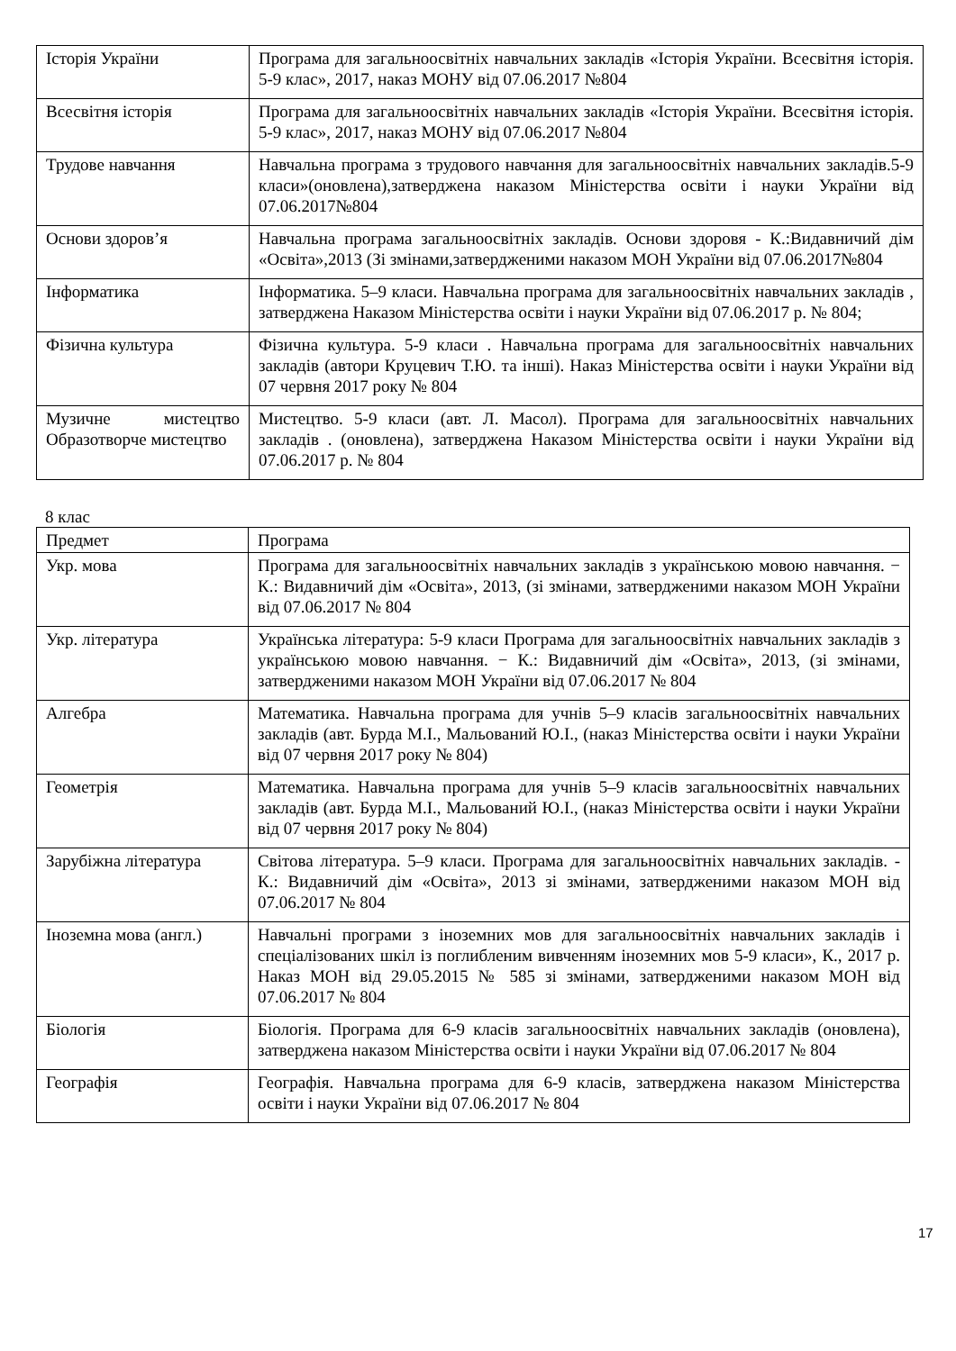| Історія України | Програма для загальноосвітніх навчальних закладів «Історія України. Всесвітня історія. 5-9 клас», 2017, наказ МОНУ від 07.06.2017 №804 |
| Всесвітня історія | Програма для загальноосвітніх навчальних закладів «Історія України. Всесвітня історія. 5-9 клас», 2017, наказ МОНУ від 07.06.2017 №804 |
| Трудове навчання | Навчальна програма з трудового навчання для загальноосвітніх навчальних закладів.5-9 класи»(оновлена),затверджена наказом Міністерства освіти і науки України від 07.06.2017№804 |
| Основи здоров’я | Навчальна програма загальноосвітніх закладів. Основи здоровя - К.:Видавничий дім «Освіта»,2013 (Зі змінами,затвердженими наказом МОН України від 07.06.2017№804 |
| Інформатика | Інформатика. 5–9 класи. Навчальна програма для загальноосвітніх навчальних закладів , затверджена Наказом Міністерства освіти і науки України від 07.06.2017 р. № 804; |
| Фізична культура | Фізична культура. 5-9 класи . Навчальна програма для загальноосвітніх навчальних закладів (автори Круцевич Т.Ю. та інші). Наказ Міністерства освіти і науки України від 07 червня 2017 року № 804 |
| Музичне мистецтво Образотворче мистецтво | Мистецтво. 5-9 класи (авт. Л. Масол). Програма для загальноосвітніх навчальних закладів . (оновлена), затверджена Наказом Міністерства освіти і науки України від 07.06.2017 р. № 804 |
8 клас
| Предмет | Програма |
| --- | --- |
| Укр. мова | Програма для загальноосвітніх навчальних закладів з українською мовою навчання. − К.: Видавничий дім «Освіта», 2013, (зі змінами, затвердженими наказом МОН України від 07.06.2017 № 804 |
| Укр. література | Українська література: 5-9 класи Програма для загальноосвітніх навчальних закладів з українською мовою навчання. − К.: Видавничий дім «Освіта», 2013, (зі змінами, затвердженими наказом МОН України від 07.06.2017 № 804 |
| Алгебра | Математика. Навчальна програма для учнів 5–9 класів загальноосвітніх навчальних закладів (авт. Бурда М.І., Мальований Ю.І., (наказ Міністерства освіти і науки України від 07 червня 2017 року № 804) |
| Геометрія | Математика. Навчальна програма для учнів 5–9 класів загальноосвітніх навчальних закладів (авт. Бурда М.І., Мальований Ю.І., (наказ Міністерства освіти і науки України від 07 червня 2017 року № 804) |
| Зарубіжна література | Світова література. 5–9 класи. Програма для загальноосвітніх навчальних закладів. - К.: Видавничий дім «Освіта», 2013 зі змінами, затвердженими наказом МОН від 07.06.2017 № 804 |
| Іноземна мова (англ.) | Навчальні програми з іноземних мов для загальноосвітніх навчальних закладів і спеціалізованих шкіл із поглибленим вивченням іноземних мов 5-9 класи», К., 2017 р. Наказ МОН від 29.05.2015 № 585 зі змінами, затвердженими наказом МОН від 07.06.2017 № 804 |
| Біологія | Біологія. Програма для 6-9 класів загальноосвітніх навчальних закладів (оновлена), затверджена наказом Міністерства освіти і науки України від 07.06.2017 № 804 |
| Географія | Географія. Навчальна програма для 6-9 класів, затверджена наказом Міністерства освіти і науки України від 07.06.2017 № 804 |
17